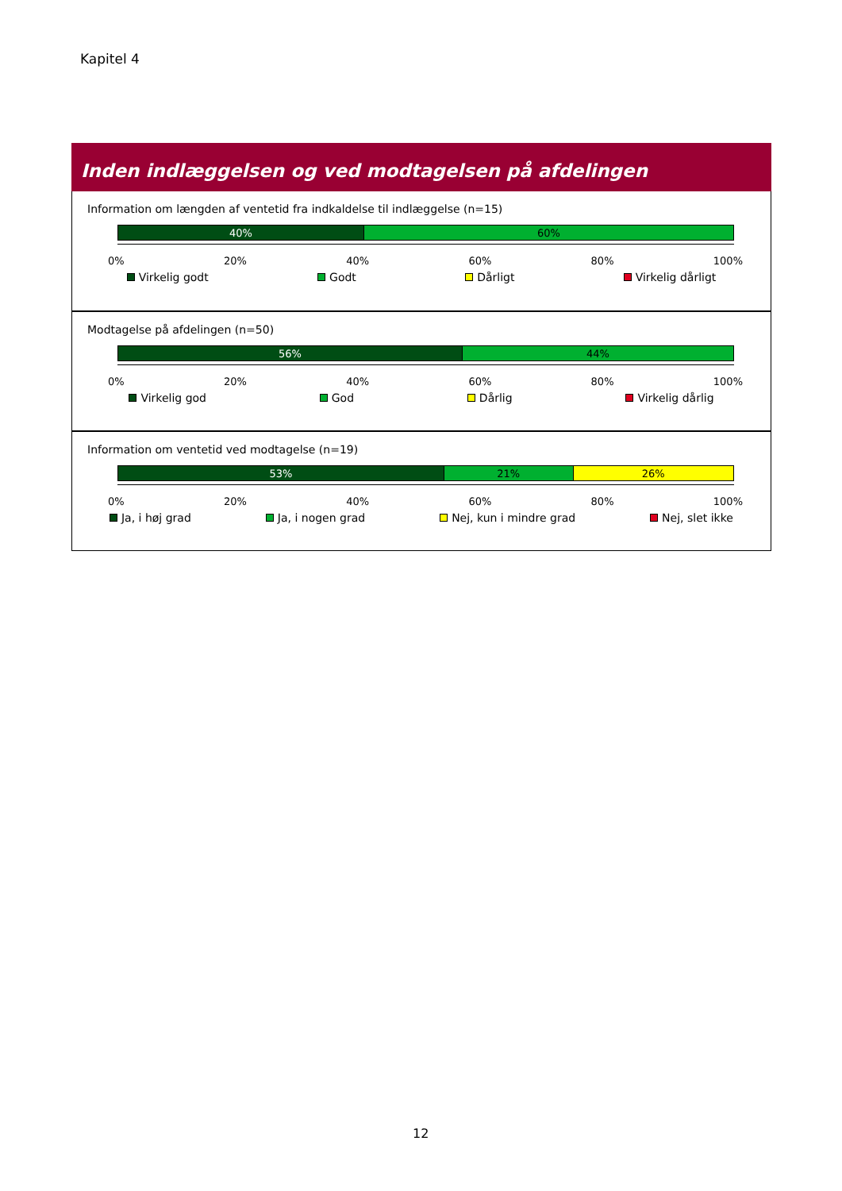Kapitel 4
Inden indlæggelsen og ved modtagelsen på afdelingen
Information om længden af ventetid fra indkaldelse til indlæggelse (n=15)
40% 60%
0% 20% 40% 60% 80% 100%
Virkelig godt Godt Dårligt Virkelig dårligt
Modtagelse på afdelingen (n=50)
56% 44%
0% 20% 40% 60% 80% 100%
Virkelig god God Dårlig Virkelig dårlig
Information om ventetid ved modtagelse (n=19)
53% 21% 26%
0% 20% 40% 60% 80% 100%
Ja, i høj grad Ja, i nogen grad Nej, kun i mindre grad Nej, slet ikke
12